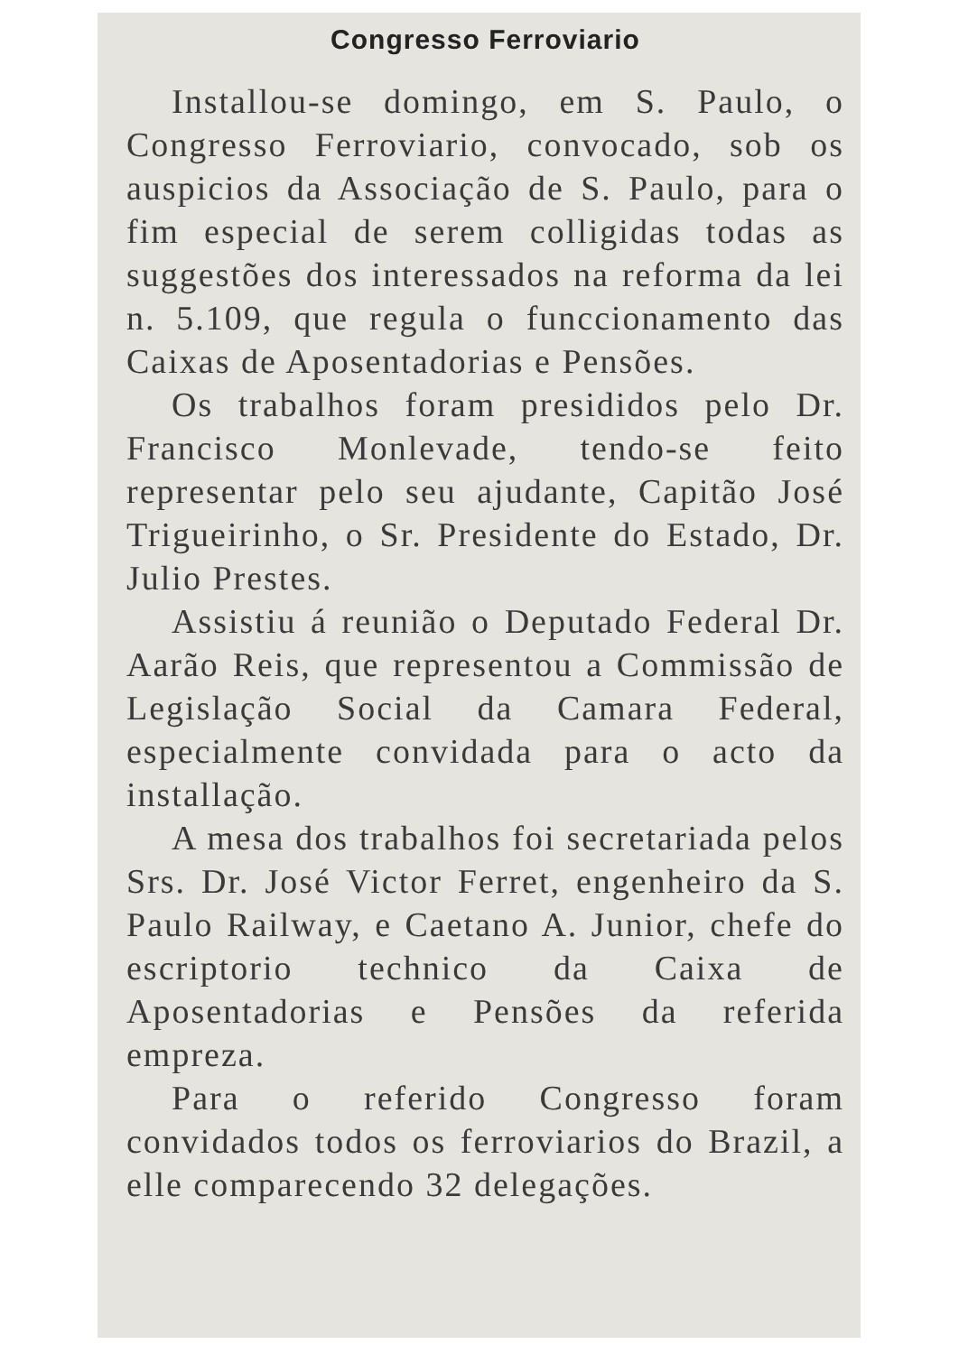Congresso Ferroviario
Installou-se domingo, em S. Paulo, o Congresso Ferroviario, convocado, sob os auspicios da Associação de S. Paulo, para o fim especial de serem colligidas todas as suggestões dos interessados na reforma da lei n. 5.109, que regula o funccionamento das Caixas de Aposentadorias e Pensões.
Os trabalhos foram presididos pelo Dr. Francisco Monlevade, tendo-se feito representar pelo seu ajudante, Capitão José Trigueirinho, o Sr. Presidente do Estado, Dr. Julio Prestes.
Assistiu á reunião o Deputado Federal Dr. Aarão Reis, que representou a Commissão de Legislação Social da Camara Federal, especialmente convidada para o acto da installação.
A mesa dos trabalhos foi secretariada pelos Srs. Dr. José Victor Ferret, engenheiro da S. Paulo Railway, e Caetano A. Junior, chefe do escriptorio technico da Caixa de Aposentadorias e Pensões da referida empreza.
Para o referido Congresso foram convidados todos os ferroviarios do Brazil, a elle comparecendo 32 delegações.